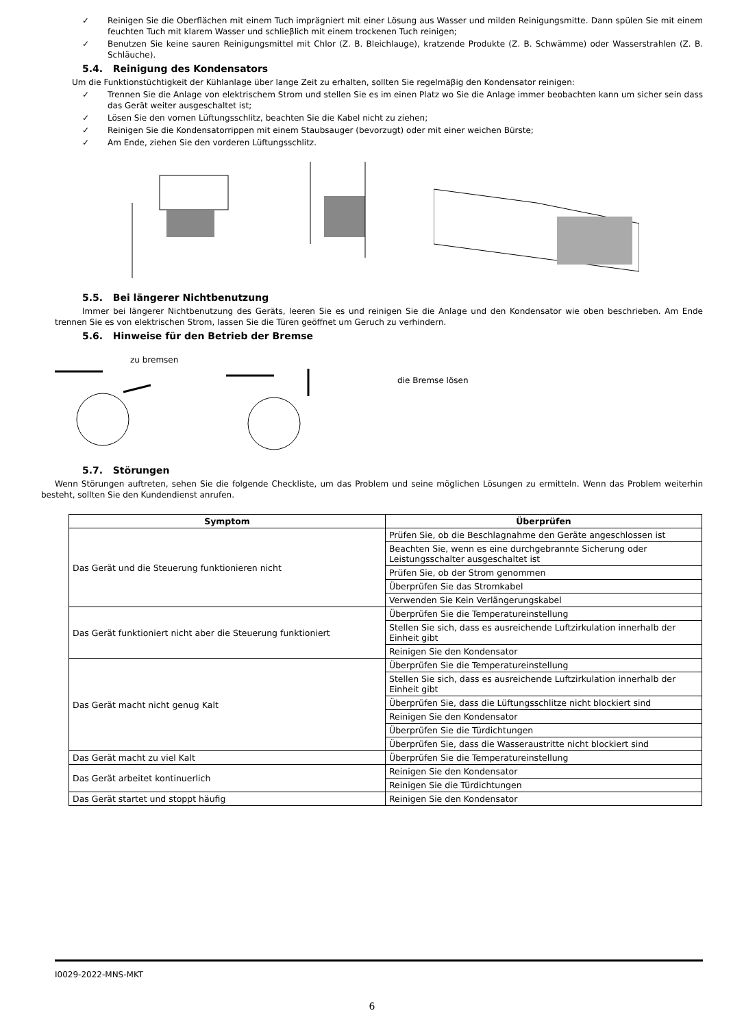✓ Reinigen Sie die Oberflächen mit einem Tuch imprägniert mit einer Lösung aus Wasser und milden Reinigungsmitte. Dann spülen Sie mit einem feuchten Tuch mit klarem Wasser und schlieβlich mit einem trockenen Tuch reinigen;
✓ Benutzen Sie keine sauren Reinigungsmittel mit Chlor (Z. B. Bleichlauge), kratzende Produkte (Z. B. Schwämme) oder Wasserstrahlen (Z. B. Schläuche).
5.4. Reinigung des Kondensators
Um die Funktionstüchtigkeit der Kühlanlage über lange Zeit zu erhalten, sollten Sie regelmäβig den Kondensator reinigen:
✓ Trennen Sie die Anlage von elektrischem Strom und stellen Sie es im einen Platz wo Sie die Anlage immer beobachten kann um sicher sein dass das Gerät weiter ausgeschaltet ist;
✓ Lösen Sie den vornen Lüftungsschlitz, beachten Sie die Kabel nicht zu ziehen;
✓ Reinigen Sie die Kondensatorrippen mit einem Staubsauger (bevorzugt) oder mit einer weichen Bürste;
✓ Am Ende, ziehen Sie den vorderen Lüftungsschlitz.
5.5. Bei längerer Nichtbenutzung
Immer bei längerer Nichtbenutzung des Geräts, leeren Sie es und reinigen Sie die Anlage und den Kondensator wie oben beschrieben. Am Ende trennen Sie es von elektrischen Strom, lassen Sie die Türen geöffnet um Geruch zu verhindern.
5.6. Hinweise für den Betrieb der Bremse
zu bremsen
die Bremse lösen
5.7. Störungen
Wenn Störungen auftreten, sehen Sie die folgende Checkliste, um das Problem und seine möglichen Lösungen zu ermitteln. Wenn das Problem weiterhin besteht, sollten Sie den Kundendienst anrufen.
| Symptom | Überprüfen |
| --- | --- |
| Das Gerät und die Steuerung funktionieren nicht | Prüfen Sie, ob die Beschlagnahme den Geräte angeschlossen ist |
| | Beachten Sie, wenn es eine durchgebrannte Sicherung oder Leistungsschalter ausgeschaltet ist |
| | Prüfen Sie, ob der Strom genommen |
| | Überprüfen Sie das Stromkabel |
| | Verwenden Sie Kein Verlängerungskabel |
| Das Gerät funktioniert nicht aber die Steuerung funktioniert | Überprüfen Sie die Temperatureinstellung |
| | Stellen Sie sich, dass es ausreichende Luftzirkulation innerhalb der Einheit gibt |
| | Reinigen Sie den Kondensator |
| Das Gerät macht nicht genug Kalt | Überprüfen Sie die Temperatureinstellung |
| | Stellen Sie sich, dass es ausreichende Luftzirkulation innerhalb der Einheit gibt |
| | Überprüfen Sie, dass die Lüftungsschlitze nicht blockiert sind |
| | Reinigen Sie den Kondensator |
| | Überprüfen Sie die Türdichtungen |
| | Überprüfen Sie, dass die Wasseraustritte nicht blockiert sind |
| Das Gerät macht zu viel Kalt | Überprüfen Sie die Temperatureinstellung |
| Das Gerät arbeitet kontinuerlich | Reinigen Sie den Kondensator |
| | Reinigen Sie die Türdichtungen |
| Das Gerät startet und stoppt häufig | Reinigen Sie den Kondensator |
I0029-2022-MNS-MKT
6